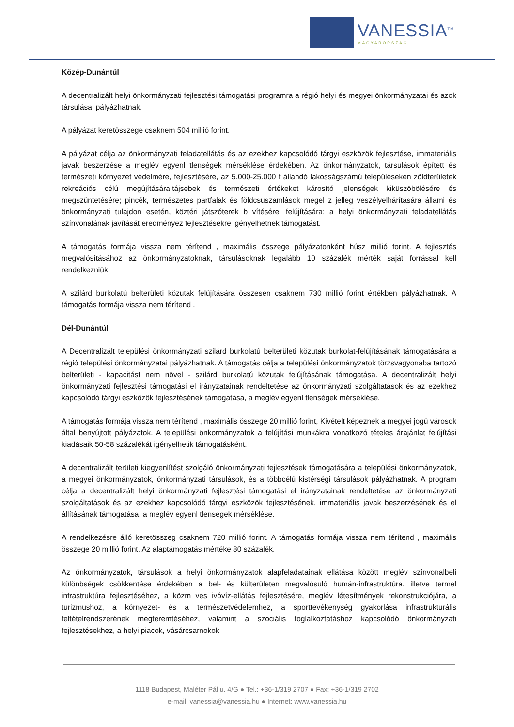VANESSIA<sup>TM</sup>
MAGYARORSZÁG
Közép-Dunántúl
A decentralizált helyi önkormányzati fejlesztési támogatási programra a régió helyi és megyei önkormányzatai és azok társulásai pályázhatnak.
A pályázat keretösszege csaknem 504 millió forint.
A pályázat célja az önkormányzati feladatellátás és az ezekhez kapcsolódó tárgyi eszközök fejlesztése, immateriális javak beszerzése a meglév egyenl tlenségek mérséklése érdekében. Az önkormányzatok, társulások épített és természeti környezet védelmére, fejlesztésére, az 5.000-25.000 f állandó lakosságszámú településeken zöldterületek rekreációs célú megújítására,tájsebek és természeti értékeket károsító jelenségek kiküszöbölésére és megszüntetésére; pincék, természetes partfalak és földcsuszamlások megel z jelleg veszélyelhárítására állami és önkormányzati tulajdon esetén, köztéri játszóterek b vítésére, felújítására; a helyi önkormányzati feladatellátás színvonalának javítását eredményez fejlesztésekre igényelhetnek támogatást.
A támogatás formája vissza nem térítend , maximális összege pályázatonként húsz millió forint. A fejlesztés megvalósításához az önkormányzatoknak, társulásoknak legalább 10 százalék mérték saját forrással kell rendelkezniük.
A szilárd burkolatú belterületi közutak felújítására összesen csaknem 730 millió forint értékben pályázhatnak. A támogatás formája vissza nem térítend .
Dél-Dunántúl
A Decentralizált települési önkormányzati szilárd burkolatú belterületi közutak burkolat-felújításának támogatására a régió települési önkormányzatai pályázhatnak. A támogatás célja a települési önkormányzatok törzsvagyonába tartozó belterületi - kapacitást nem növel - szilárd burkolatú közutak felújításának támogatása. A decentralizált helyi önkormányzati fejlesztési támogatási el irányzatainak rendeltetése az önkormányzati szolgáltatások és az ezekhez kapcsolódó tárgyi eszközök fejlesztésének támogatása, a meglév egyenl tlenségek mérséklése.
A támogatás formája vissza nem térítend , maximális összege 20 millió forint, Kivételt képeznek a megyei jogú városok által benyújtott pályázatok. A települési önkormányzatok a felújítási munkákra vonatkozó tételes árajánlat felújítási kiadásaik 50-58 százalékát igényelhetik támogatásként.
A decentralizált területi kiegyenlítést szolgáló önkormányzati fejlesztések támogatására a települési önkormányzatok, a megyei önkormányzatok, önkormányzati társulások, és a többcélú kistérségi társulások pályázhatnak. A program célja a decentralizált helyi önkormányzati fejlesztési támogatási el irányzatainak rendeltetése az önkormányzati szolgáltatások és az ezekhez kapcsolódó tárgyi eszközök fejlesztésének, immateriális javak beszerzésének és el állításának támogatása, a meglév egyenl tlenségek mérséklése.
A rendelkezésre álló keretösszeg csaknem 720 millió forint. A támogatás formája vissza nem térítend , maximális összege 20 millió forint. Az alaptámogatás mértéke 80 százalék.
Az önkormányzatok, társulások a helyi önkormányzatok alapfeladatainak ellátása között meglév színvonalbeli különbségek csökkentése érdekében a bel- és külterületen megvalósuló humán-infrastruktúra, illetve termel infrastruktúra fejlesztéséhez, a közm ves ivóvíz-ellátás fejlesztésére, meglév létesítmények rekonstrukciójára, a turizmushoz, a környezet- és a természetvédelemhez, a sporttevékenység gyakorlása infrastrukturális feltételrendszerének megteremtéséhez, valamint a szociális foglalkoztatáshoz kapcsolódó önkormányzati fejlesztésekhez, a helyi piacok, vásárcsarnokok
1118 Budapest, Maléter Pál u. 4/G ● Tel.: +36-1/319 2707 ● Fax: +36-1/319 2702
e-mail: vanessia@vanessia.hu ● Internet: www.vanessia.hu